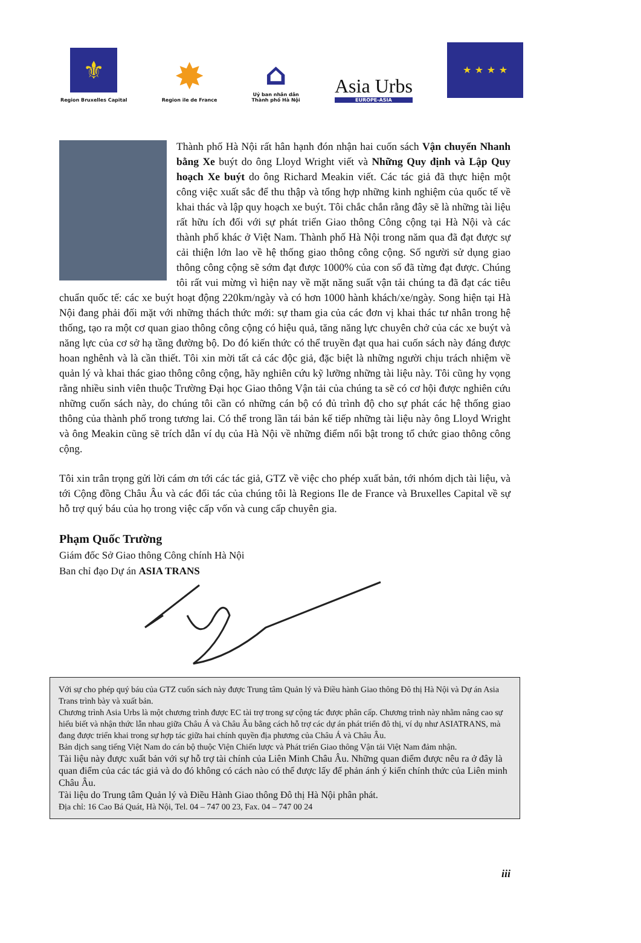⚜
Region Bruxelles Capital
✸
Region ile de France
⌂
Uỷ ban nhân dân
Thành phố Hà Nội
Asia Urbs
EUROPE-ASIA
★ ★ ★ ★
Thành phố Hà Nội rất hân hạnh đón nhận hai cuốn sách Vận chuyển Nhanh bằng Xe buýt do ông Lloyd Wright viết và Những Quy định và Lập Quy hoạch Xe buýt do ông Richard Meakin viết. Các tác giả đã thực hiện một công việc xuất sắc để thu thập và tổng hợp những kinh nghiệm của quốc tế về khai thác và lập quy hoạch xe buýt. Tôi chắc chắn rằng đây sẽ là những tài liệu rất hữu ích đối với sự phát triển Giao thông Công cộng tại Hà Nội và các thành phố khác ở Việt Nam. Thành phố Hà Nội trong năm qua đã đạt được sự cải thiện lớn lao về hệ thống giao thông công cộng. Số người sử dụng giao thông công cộng sẽ sớm đạt được 1000% của con số đã từng đạt được. Chúng tôi rất vui mừng vì hiện nay về mặt năng suất vận tải chúng ta đã đạt các tiêu chuẩn quốc tế: các xe buýt hoạt động 220km/ngày và có hơn 1000 hành khách/xe/ngày. Song hiện tại Hà Nội đang phải đối mặt với những thách thức mới: sự tham gia của các đơn vị khai thác tư nhân trong hệ thống, tạo ra một cơ quan giao thông công cộng có hiệu quả, tăng năng lực chuyên chở của các xe buýt và năng lực của cơ sở hạ tầng đường bộ. Do đó kiến thức có thể truyền đạt qua hai cuốn sách này đáng được hoan nghênh và là cần thiết. Tôi xin mời tất cả các độc giả, đặc biệt là những người chịu trách nhiệm về quản lý và khai thác giao thông công cộng, hãy nghiên cứu kỹ lưỡng những tài liệu này. Tôi cũng hy vọng rằng nhiều sinh viên thuộc Trường Đại học Giao thông Vận tải của chúng ta sẽ có cơ hội được nghiên cứu những cuốn sách này, do chúng tôi cần có những cán bộ có đủ trình độ cho sự phát các hệ thống giao thông của thành phố trong tương lai. Có thể trong lần tái bản kế tiếp những tài liệu này ông Lloyd Wright và ông Meakin cũng sẽ trích dẫn ví dụ của Hà Nội về những điểm nổi bật trong tổ chức giao thông công cộng.
Tôi xin trân trọng gửi lời cám ơn tới các tác giả, GTZ về việc cho phép xuất bản, tới nhóm dịch tài liệu, và tới Cộng đồng Châu Âu và các đối tác của chúng tôi là Regions Ile de France và Bruxelles Capital về sự hỗ trợ quý báu của họ trong việc cấp vốn và cung cấp chuyên gia.
Phạm Quốc Trường
Giám đốc Sở Giao thông Công chính Hà Nội
Ban chỉ đạo Dự án ASIA TRANS
Với sự cho phép quý báu của GTZ cuốn sách này được Trung tâm Quản lý và Điều hành Giao thông Đô thị Hà Nội và Dự án Asia Trans trình bày và xuất bản.
Chương trình Asia Urbs là một chương trình được EC tài trợ trong sự cộng tác được phân cấp. Chương trình này nhằm nâng cao sự hiểu biết và nhận thức lẫn nhau giữa Châu Á và Châu Âu bằng cách hỗ trợ các dự án phát triển đô thị, ví dụ như ASIATRANS, mà đang được triển khai trong sự hợp tác giữa hai chính quyền địa phương của Châu Á và Châu Âu.
Bản dịch sang tiếng Việt Nam do cán bộ thuộc Viện Chiến lược và Phát triển Giao thông Vận tải Việt Nam đảm nhận.
Tài liệu này được xuất bản với sự hỗ trợ tài chính của Liên Minh Châu Âu. Những quan điểm được nêu ra ở đây là quan điểm của các tác giả và do đó không có cách nào có thể được lấy để phản ánh ý kiến chính thức của Liên minh Châu Âu.
Tài liệu do Trung tâm Quản lý và Điều Hành Giao thông Đô thị Hà Nội phân phát.
Địa chỉ: 16 Cao Bá Quát, Hà Nội, Tel. 04 – 747 00 23, Fax. 04 – 747 00 24
iii